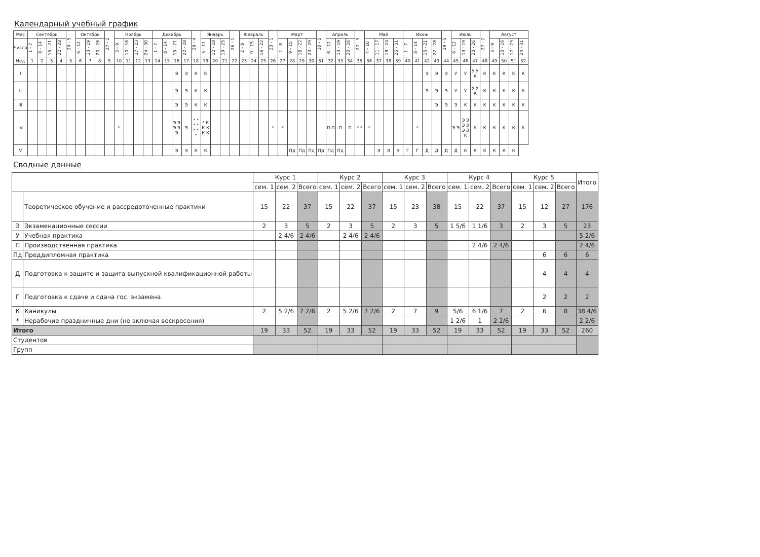Календарный учебный график
| Мес | Сентябрь | | | | 29 - 5 | Октябрь | | | 27 - 2 | Ноябрь | | | | Декабрь | | | | 29 - 4 | Январь | | | 26 - 1 | Февраль | | | 23 - 1 | Март | | | | 30 - 5 | Апрель | | | 27 - 3 | Май | | | | Июнь | | | | 29 - 5 | Июль | | | 27 - 2 | Август | | | |
| --- | --- | --- | --- | --- | --- | --- | --- | --- | --- | --- | --- | --- | --- | --- | --- | --- | --- | --- | --- | --- | --- | --- | --- | --- | --- | --- | --- | --- | --- | --- | --- | --- | --- | --- | --- | --- | --- | --- | --- | --- | --- | --- | --- | --- | --- | --- | --- | --- | --- | --- | --- | --- |
| Числа | 1 - 7 | 8 - 14 | 15 - 21 | 22 - 28 | | 6 - 12 | 13 - 19 | 20 - 26 | | 3 - 9 | 10 - 16 | 17 - 23 | 24 - 30 | 1 - 7 | 8 - 14 | 15 - 21 | 22 - 28 | | 5 - 11 | 12 - 18 | 19 - 25 | | 2 - 8 | 9 - 15 | 16 - 22 | | 2 - 8 | 9 - 15 | 16 - 22 | 23 - 29 | | 6 - 12 | 13 - 19 | 20 - 26 | | 4 - 10 | 11 - 17 | 18 - 24 | 25 - 31 | 1 - 7 | 8 - 14 | 15 - 21 | 22 - 28 | | 6 - 12 | 13 - 19 | 20 - 26 | | 3 - 9 | 10 - 16 | 17 - 23 | 24 - 31 |
| Нед | 1 | 2 | 3 | 4 | 5 | 6 | 7 | 8 | 9 | 10 | 11 | 12 | 13 | 14 | 15 | 16 | 17 | 18 | 19 | 20 | 21 | 22 | 23 | 24 | 25 | 26 | 27 | 28 | 29 | 30 | 31 | 32 | 33 | 34 | 35 | 36 | 37 | 38 | 39 | 40 | 41 | 42 | 43 | 44 | 45 | 46 | 47 | 48 | 49 | 50 | 51 | 52 |
| I | | | | | | | | | | | | | | | | Э | Э | К | К | | | | | | | | | | | | | | | | | | | | | | | Э | Э | Э | У | У | У У К | К | К | К | К | К |
| II | | | | | | | | | | | | | | | | Э | Э | К | К | | | | | | | | | | | | | | | | | | | | | | | Э | Э | Э | У | У | У У К | К | К | К | К | К |
| III | | | | | | | | | | | | | | | | Э | Э | К | К | | | | | | | | | | | | | | | | | | | | | | | | Э | Э | Э | К | К | К | К | К | К | К |
| IV | | | | | | | | | | * | | | | | | Э Э Э Э Э | Э | * * * * * * * | * К К К К К | | | | | | | * | * | | | | | П П | П | П | * * | * | | | | | * | | | | Э Э | Э Э Э Э Э Э К | К | К | К | К | К | К |
| V | | | | | | | | | | | | | | | | Э | Э | К | К | | | | | | | | | Пд | Пд | Пд | Пд | Пд | Пд | | | | Э | Э | Э | Г | Г | Д | Д | Д | Д | К | К | К | К | К | К | |
Сводные данные
| | | Курс 1 | | | Курс 2 | | | Курс 3 | | | Курс 4 | | | Курс 5 | | | Итого |
| --- | --- | --- | --- | --- | --- | --- | --- | --- | --- | --- | --- | --- | --- | --- | --- | --- | --- |
| | | сем. 1 | сем. 2 | Всего | сем. 1 | сем. 2 | Всего | сем. 1 | сем. 2 | Всего | сем. 1 | сем. 2 | Всего | сем. 1 | сем. 2 | Всего | |
| | Теоретическое обучение и рассредоточенные практики | 15 | 22 | 37 | 15 | 22 | 37 | 15 | 23 | 38 | 15 | 22 | 37 | 15 | 12 | 27 | 176 |
| Э | Экзаменационные сессии | 2 | 3 | 5 | 2 | 3 | 5 | 2 | 3 | 5 | 1 5/6 | 1 1/6 | 3 | 2 | 3 | 5 | 23 |
| У | Учебная практика | | 2 4/6 | 2 4/6 | | 2 4/6 | 2 4/6 | | | | | | | | | | 5 2/6 |
| П | Производственная практика | | | | | | | | | | | 2 4/6 | 2 4/6 | | | | 2 4/6 |
| Пд | Преддипломная практика | | | | | | | | | | | | | | 6 | 6 | 6 |
| Д | Подготовка к защите и защита выпускной квалификационной работы | | | | | | | | | | | | | | 4 | 4 | 4 |
| Г | Подготовка к сдаче и сдача гос. экзамена | | | | | | | | | | | | | | 2 | 2 | 2 |
| К | Каникулы | 2 | 5 2/6 | 7 2/6 | 2 | 5 2/6 | 7 2/6 | 2 | 7 | 9 | 5/6 | 6 1/6 | 7 | 2 | 6 | 8 | 38 4/6 |
| * | Нерабочие праздничные дни (не включая воскресения) | | | | | | | | | | 1 2/6 | 1 | 2 2/6 | | | | 2 2/6 |
| Итого | | 19 | 33 | 52 | 19 | 33 | 52 | 19 | 33 | 52 | 19 | 33 | 52 | 19 | 33 | 52 | 260 |
| Студентов | | | | | | | | | | | | | | | | | |
| Групп | | | | | | | | | | | | | | | | | |